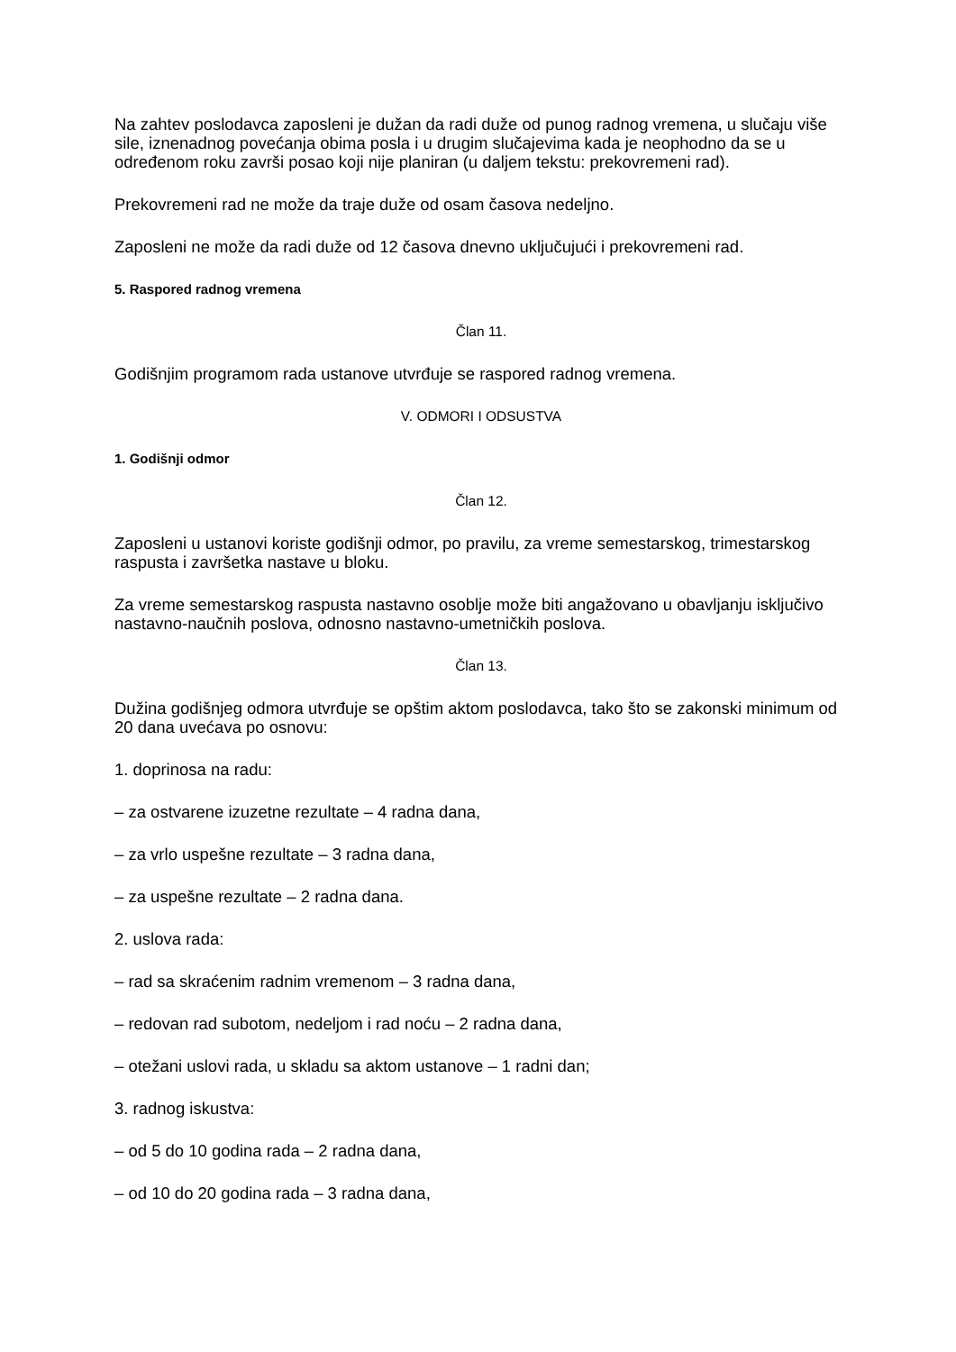Na zahtev poslodavca zaposleni je dužan da radi duže od punog radnog vremena, u slučaju više sile, iznenadnog povećanja obima posla i u drugim slučajevima kada je neophodno da se u određenom roku završi posao koji nije planiran (u daljem tekstu: prekovremeni rad).
Prekovremeni rad ne može da traje duže od osam časova nedeljno.
Zaposleni ne može da radi duže od 12 časova dnevno uključujući i prekovremeni rad.
5. Raspored radnog vremena
Član 11.
Godišnjim programom rada ustanove utvrđuje se raspored radnog vremena.
V. ODMORI I ODSUSTVA
1. Godišnji odmor
Član 12.
Zaposleni u ustanovi koriste godišnji odmor, po pravilu, za vreme semestarskog, trimestarskog raspusta i završetka nastave u bloku.
Za vreme semestarskog raspusta nastavno osoblje može biti angažovano u obavljanju isključivo nastavno-naučnih poslova, odnosno nastavno-umetničkih poslova.
Član 13.
Dužina godišnjeg odmora utvrđuje se opštim aktom poslodavca, tako što se zakonski minimum od 20 dana uvećava po osnovu:
1. doprinosa na radu:
– za ostvarene izuzetne rezultate – 4 radna dana,
– za vrlo uspešne rezultate – 3 radna dana,
– za uspešne rezultate – 2 radna dana.
2. uslova rada:
– rad sa skraćenim radnim vremenom – 3 radna dana,
– redovan rad subotom, nedeljom i rad noću – 2 radna dana,
– otežani uslovi rada, u skladu sa aktom ustanove – 1 radni dan;
3. radnog iskustva:
– od 5 do 10 godina rada – 2 radna dana,
– od 10 do 20 godina rada – 3 radna dana,